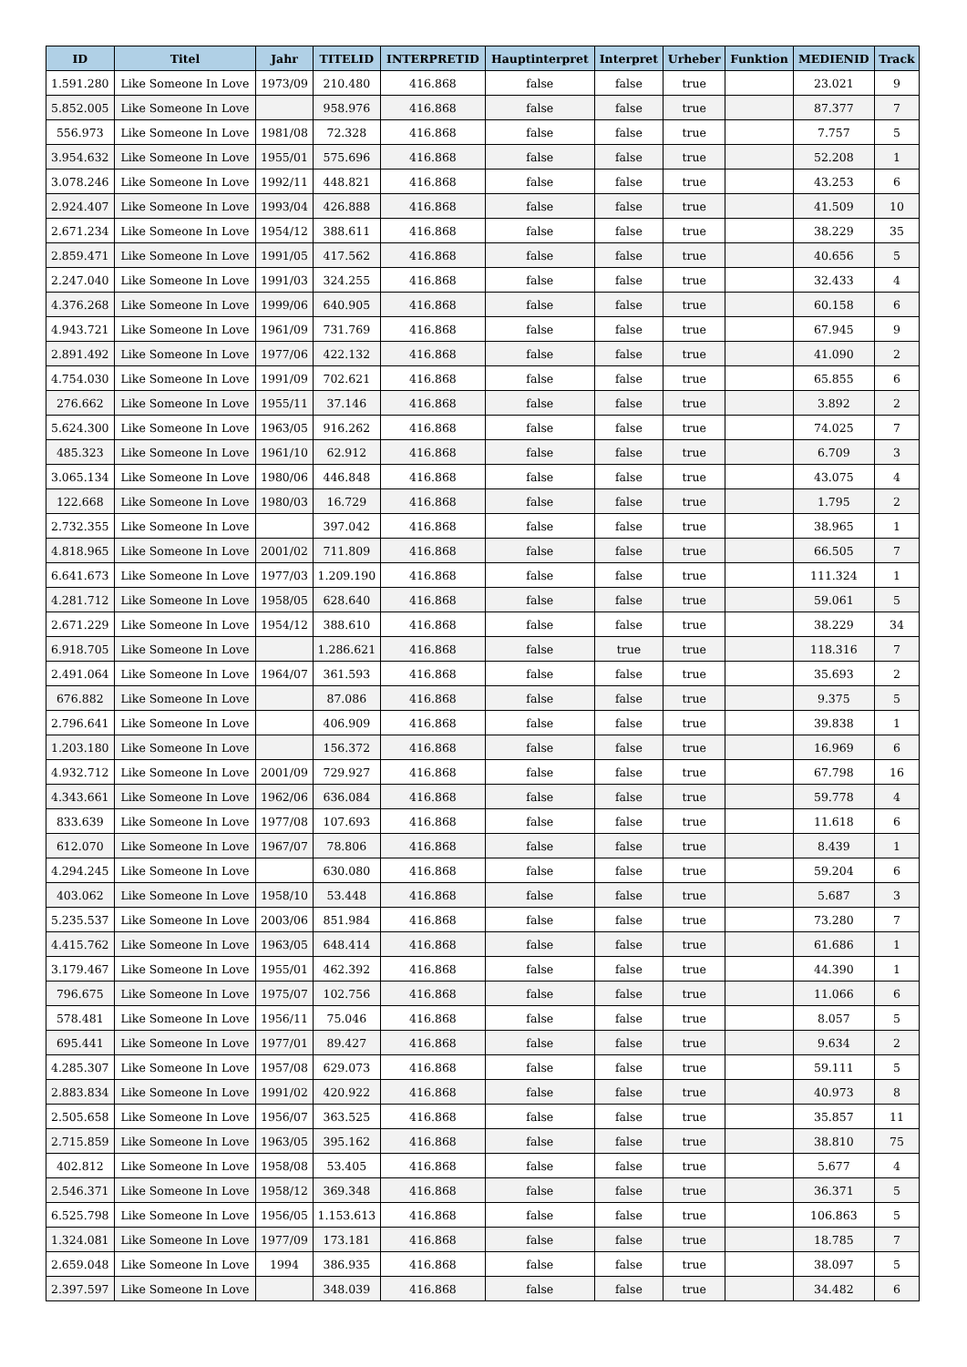| ID | Titel | Jahr | TITELID | INTERPRETID | Hauptinterpret | Interpret | Urheber | Funktion | MEDIENID | Track |
| --- | --- | --- | --- | --- | --- | --- | --- | --- | --- | --- |
| 1.591.280 | Like Someone In Love | 1973/09 | 210.480 | 416.868 | false | false | true | | 23.021 | 9 |
| 5.852.005 | Like Someone In Love | | 958.976 | 416.868 | false | false | true | | 87.377 | 7 |
| 556.973 | Like Someone In Love | 1981/08 | 72.328 | 416.868 | false | false | true | | 7.757 | 5 |
| 3.954.632 | Like Someone In Love | 1955/01 | 575.696 | 416.868 | false | false | true | | 52.208 | 1 |
| 3.078.246 | Like Someone In Love | 1992/11 | 448.821 | 416.868 | false | false | true | | 43.253 | 6 |
| 2.924.407 | Like Someone In Love | 1993/04 | 426.888 | 416.868 | false | false | true | | 41.509 | 10 |
| 2.671.234 | Like Someone In Love | 1954/12 | 388.611 | 416.868 | false | false | true | | 38.229 | 35 |
| 2.859.471 | Like Someone In Love | 1991/05 | 417.562 | 416.868 | false | false | true | | 40.656 | 5 |
| 2.247.040 | Like Someone In Love | 1991/03 | 324.255 | 416.868 | false | false | true | | 32.433 | 4 |
| 4.376.268 | Like Someone In Love | 1999/06 | 640.905 | 416.868 | false | false | true | | 60.158 | 6 |
| 4.943.721 | Like Someone In Love | 1961/09 | 731.769 | 416.868 | false | false | true | | 67.945 | 9 |
| 2.891.492 | Like Someone In Love | 1977/06 | 422.132 | 416.868 | false | false | true | | 41.090 | 2 |
| 4.754.030 | Like Someone In Love | 1991/09 | 702.621 | 416.868 | false | false | true | | 65.855 | 6 |
| 276.662 | Like Someone In Love | 1955/11 | 37.146 | 416.868 | false | false | true | | 3.892 | 2 |
| 5.624.300 | Like Someone In Love | 1963/05 | 916.262 | 416.868 | false | false | true | | 74.025 | 7 |
| 485.323 | Like Someone In Love | 1961/10 | 62.912 | 416.868 | false | false | true | | 6.709 | 3 |
| 3.065.134 | Like Someone In Love | 1980/06 | 446.848 | 416.868 | false | false | true | | 43.075 | 4 |
| 122.668 | Like Someone In Love | 1980/03 | 16.729 | 416.868 | false | false | true | | 1.795 | 2 |
| 2.732.355 | Like Someone In Love | | 397.042 | 416.868 | false | false | true | | 38.965 | 1 |
| 4.818.965 | Like Someone In Love | 2001/02 | 711.809 | 416.868 | false | false | true | | 66.505 | 7 |
| 6.641.673 | Like Someone In Love | 1977/03 | 1.209.190 | 416.868 | false | false | true | | 111.324 | 1 |
| 4.281.712 | Like Someone In Love | 1958/05 | 628.640 | 416.868 | false | false | true | | 59.061 | 5 |
| 2.671.229 | Like Someone In Love | 1954/12 | 388.610 | 416.868 | false | false | true | | 38.229 | 34 |
| 6.918.705 | Like Someone In Love | | 1.286.621 | 416.868 | false | true | true | | 118.316 | 7 |
| 2.491.064 | Like Someone In Love | 1964/07 | 361.593 | 416.868 | false | false | true | | 35.693 | 2 |
| 676.882 | Like Someone In Love | | 87.086 | 416.868 | false | false | true | | 9.375 | 5 |
| 2.796.641 | Like Someone In Love | | 406.909 | 416.868 | false | false | true | | 39.838 | 1 |
| 1.203.180 | Like Someone In Love | | 156.372 | 416.868 | false | false | true | | 16.969 | 6 |
| 4.932.712 | Like Someone In Love | 2001/09 | 729.927 | 416.868 | false | false | true | | 67.798 | 16 |
| 4.343.661 | Like Someone In Love | 1962/06 | 636.084 | 416.868 | false | false | true | | 59.778 | 4 |
| 833.639 | Like Someone In Love | 1977/08 | 107.693 | 416.868 | false | false | true | | 11.618 | 6 |
| 612.070 | Like Someone In Love | 1967/07 | 78.806 | 416.868 | false | false | true | | 8.439 | 1 |
| 4.294.245 | Like Someone In Love | | 630.080 | 416.868 | false | false | true | | 59.204 | 6 |
| 403.062 | Like Someone In Love | 1958/10 | 53.448 | 416.868 | false | false | true | | 5.687 | 3 |
| 5.235.537 | Like Someone In Love | 2003/06 | 851.984 | 416.868 | false | false | true | | 73.280 | 7 |
| 4.415.762 | Like Someone In Love | 1963/05 | 648.414 | 416.868 | false | false | true | | 61.686 | 1 |
| 3.179.467 | Like Someone In Love | 1955/01 | 462.392 | 416.868 | false | false | true | | 44.390 | 1 |
| 796.675 | Like Someone In Love | 1975/07 | 102.756 | 416.868 | false | false | true | | 11.066 | 6 |
| 578.481 | Like Someone In Love | 1956/11 | 75.046 | 416.868 | false | false | true | | 8.057 | 5 |
| 695.441 | Like Someone In Love | 1977/01 | 89.427 | 416.868 | false | false | true | | 9.634 | 2 |
| 4.285.307 | Like Someone In Love | 1957/08 | 629.073 | 416.868 | false | false | true | | 59.111 | 5 |
| 2.883.834 | Like Someone In Love | 1991/02 | 420.922 | 416.868 | false | false | true | | 40.973 | 8 |
| 2.505.658 | Like Someone In Love | 1956/07 | 363.525 | 416.868 | false | false | true | | 35.857 | 11 |
| 2.715.859 | Like Someone In Love | 1963/05 | 395.162 | 416.868 | false | false | true | | 38.810 | 75 |
| 402.812 | Like Someone In Love | 1958/08 | 53.405 | 416.868 | false | false | true | | 5.677 | 4 |
| 2.546.371 | Like Someone In Love | 1958/12 | 369.348 | 416.868 | false | false | true | | 36.371 | 5 |
| 6.525.798 | Like Someone In Love | 1956/05 | 1.153.613 | 416.868 | false | false | true | | 106.863 | 5 |
| 1.324.081 | Like Someone In Love | 1977/09 | 173.181 | 416.868 | false | false | true | | 18.785 | 7 |
| 2.659.048 | Like Someone In Love | 1994 | 386.935 | 416.868 | false | false | true | | 38.097 | 5 |
| 2.397.597 | Like Someone In Love | | 348.039 | 416.868 | false | false | true | | 34.482 | 6 |